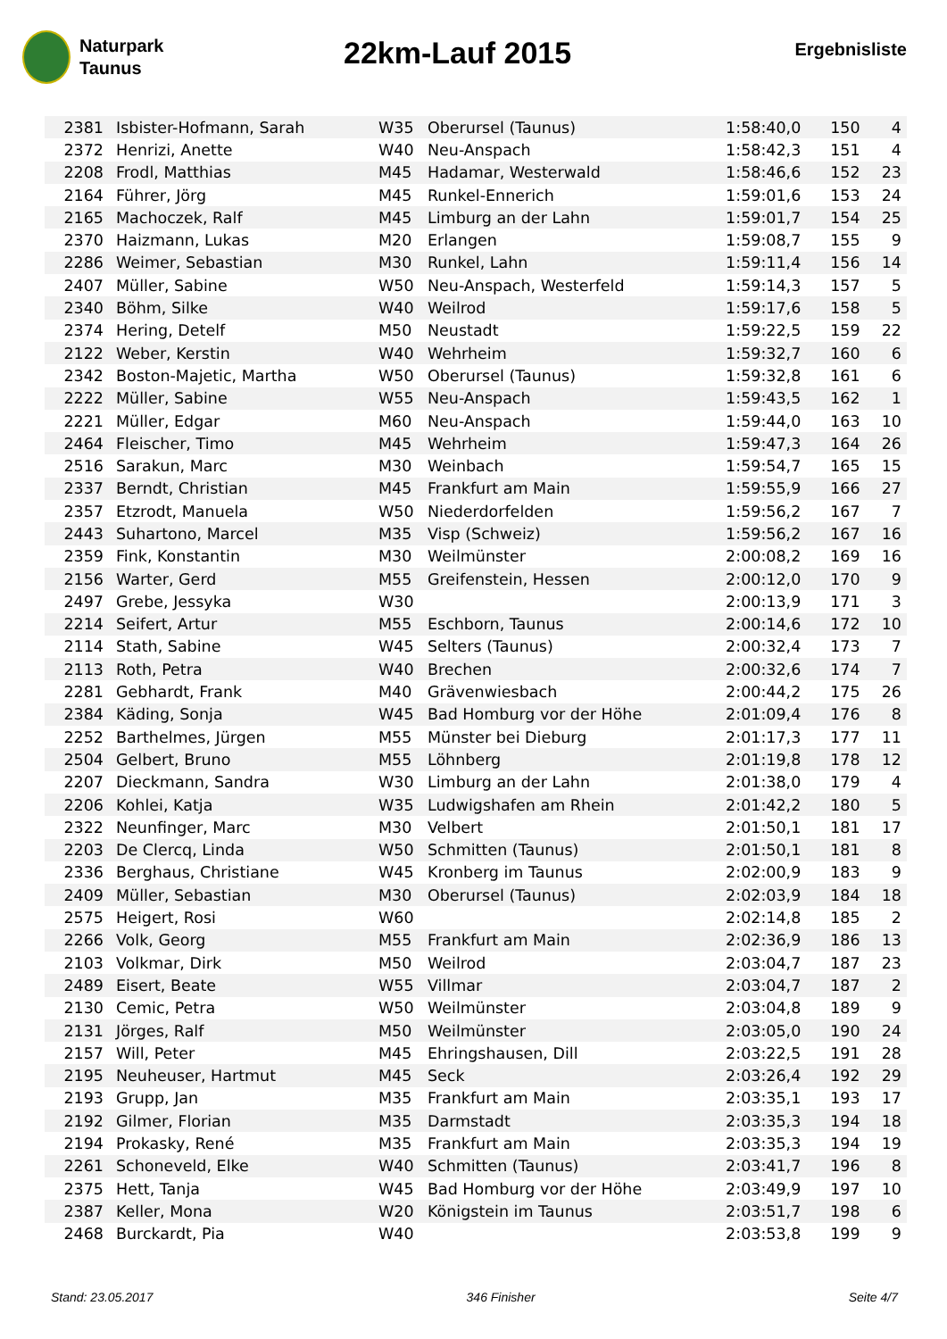Naturpark
Taunus
22km-Lauf 2015
Ergebnisliste
| 2381 | Isbister-Hofmann, Sarah | W35 | Oberursel (Taunus) | 1:58:40,0 | 150 | 4 |
| 2372 | Henrizi, Anette | W40 | Neu-Anspach | 1:58:42,3 | 151 | 4 |
| 2208 | Frodl, Matthias | M45 | Hadamar, Westerwald | 1:58:46,6 | 152 | 23 |
| 2164 | Führer, Jörg | M45 | Runkel-Ennerich | 1:59:01,6 | 153 | 24 |
| 2165 | Machoczek, Ralf | M45 | Limburg an der Lahn | 1:59:01,7 | 154 | 25 |
| 2370 | Haizmann, Lukas | M20 | Erlangen | 1:59:08,7 | 155 | 9 |
| 2286 | Weimer, Sebastian | M30 | Runkel, Lahn | 1:59:11,4 | 156 | 14 |
| 2407 | Müller, Sabine | W50 | Neu-Anspach, Westerfeld | 1:59:14,3 | 157 | 5 |
| 2340 | Böhm, Silke | W40 | Weilrod | 1:59:17,6 | 158 | 5 |
| 2374 | Hering, Detelf | M50 | Neustadt | 1:59:22,5 | 159 | 22 |
| 2122 | Weber, Kerstin | W40 | Wehrheim | 1:59:32,7 | 160 | 6 |
| 2342 | Boston-Majetic, Martha | W50 | Oberursel (Taunus) | 1:59:32,8 | 161 | 6 |
| 2222 | Müller, Sabine | W55 | Neu-Anspach | 1:59:43,5 | 162 | 1 |
| 2221 | Müller, Edgar | M60 | Neu-Anspach | 1:59:44,0 | 163 | 10 |
| 2464 | Fleischer, Timo | M45 | Wehrheim | 1:59:47,3 | 164 | 26 |
| 2516 | Sarakun, Marc | M30 | Weinbach | 1:59:54,7 | 165 | 15 |
| 2337 | Berndt, Christian | M45 | Frankfurt am Main | 1:59:55,9 | 166 | 27 |
| 2357 | Etzrodt, Manuela | W50 | Niederdorfelden | 1:59:56,2 | 167 | 7 |
| 2443 | Suhartono, Marcel | M35 | Visp (Schweiz) | 1:59:56,2 | 167 | 16 |
| 2359 | Fink, Konstantin | M30 | Weilmünster | 2:00:08,2 | 169 | 16 |
| 2156 | Warter, Gerd | M55 | Greifenstein, Hessen | 2:00:12,0 | 170 | 9 |
| 2497 | Grebe, Jessyka | W30 | | 2:00:13,9 | 171 | 3 |
| 2214 | Seifert, Artur | M55 | Eschborn, Taunus | 2:00:14,6 | 172 | 10 |
| 2114 | Stath, Sabine | W45 | Selters (Taunus) | 2:00:32,4 | 173 | 7 |
| 2113 | Roth, Petra | W40 | Brechen | 2:00:32,6 | 174 | 7 |
| 2281 | Gebhardt, Frank | M40 | Grävenwiesbach | 2:00:44,2 | 175 | 26 |
| 2384 | Käding, Sonja | W45 | Bad Homburg vor der Höhe | 2:01:09,4 | 176 | 8 |
| 2252 | Barthelmes, Jürgen | M55 | Münster bei Dieburg | 2:01:17,3 | 177 | 11 |
| 2504 | Gelbert, Bruno | M55 | Löhnberg | 2:01:19,8 | 178 | 12 |
| 2207 | Dieckmann, Sandra | W30 | Limburg an der Lahn | 2:01:38,0 | 179 | 4 |
| 2206 | Kohlei, Katja | W35 | Ludwigshafen am Rhein | 2:01:42,2 | 180 | 5 |
| 2322 | Neunfinger, Marc | M30 | Velbert | 2:01:50,1 | 181 | 17 |
| 2203 | De Clercq, Linda | W50 | Schmitten (Taunus) | 2:01:50,1 | 181 | 8 |
| 2336 | Berghaus, Christiane | W45 | Kronberg im Taunus | 2:02:00,9 | 183 | 9 |
| 2409 | Müller, Sebastian | M30 | Oberursel (Taunus) | 2:02:03,9 | 184 | 18 |
| 2575 | Heigert, Rosi | W60 | | 2:02:14,8 | 185 | 2 |
| 2266 | Volk, Georg | M55 | Frankfurt am Main | 2:02:36,9 | 186 | 13 |
| 2103 | Volkmar, Dirk | M50 | Weilrod | 2:03:04,7 | 187 | 23 |
| 2489 | Eisert, Beate | W55 | Villmar | 2:03:04,7 | 187 | 2 |
| 2130 | Cemic, Petra | W50 | Weilmünster | 2:03:04,8 | 189 | 9 |
| 2131 | Jörges, Ralf | M50 | Weilmünster | 2:03:05,0 | 190 | 24 |
| 2157 | Will, Peter | M45 | Ehringshausen, Dill | 2:03:22,5 | 191 | 28 |
| 2195 | Neuheuser, Hartmut | M45 | Seck | 2:03:26,4 | 192 | 29 |
| 2193 | Grupp, Jan | M35 | Frankfurt am Main | 2:03:35,1 | 193 | 17 |
| 2192 | Gilmer, Florian | M35 | Darmstadt | 2:03:35,3 | 194 | 18 |
| 2194 | Prokasky, René | M35 | Frankfurt am Main | 2:03:35,3 | 194 | 19 |
| 2261 | Schoneveld, Elke | W40 | Schmitten (Taunus) | 2:03:41,7 | 196 | 8 |
| 2375 | Hett, Tanja | W45 | Bad Homburg vor der Höhe | 2:03:49,9 | 197 | 10 |
| 2387 | Keller, Mona | W20 | Königstein im Taunus | 2:03:51,7 | 198 | 6 |
| 2468 | Burckardt, Pia | W40 | | 2:03:53,8 | 199 | 9 |
Stand: 23.05.2017 346 Finisher Seite 4/7